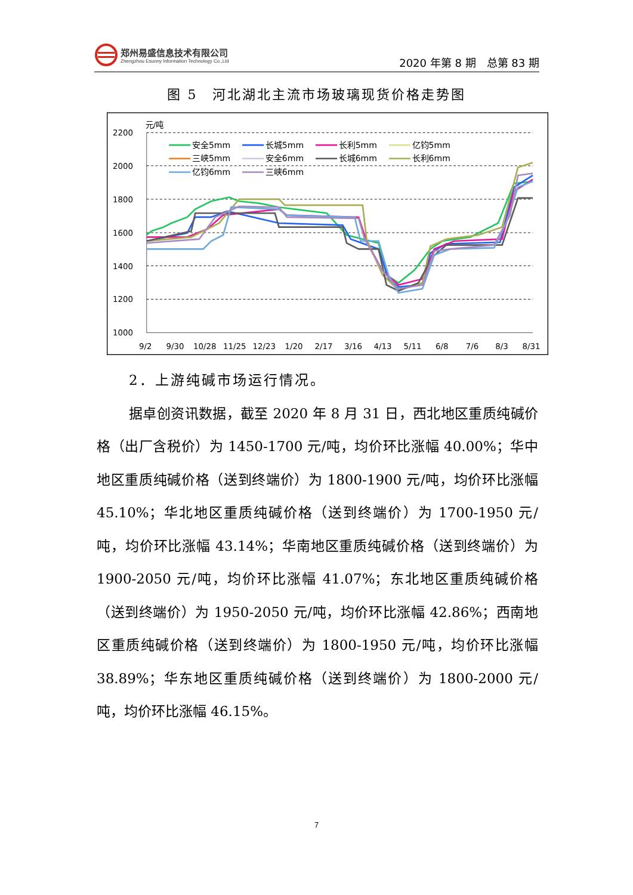郑州易盛信息技术有限公司
Zhengzhou Esunny Information Technology Co.,Ltd
2020 年第 8 期　总第 83 期
图 5　河北湖北主流市场玻璃现货价格走势图
元/吨
2200
2000
1800
1600
1400
1200
1000
9/2
9/30
10/28
11/25
12/23
1/20
2/17
3/16
4/13
5/11
6/8
7/6
8/3
8/31
安全5mm
长城5mm
长利5mm
亿钧5mm
三峡5mm
安全6mm
长城6mm
长利6mm
亿钧6mm
三峡6mm
2．上游纯碱市场运行情况。
据卓创资讯数据，截至 2020 年 8 月 31 日，西北地区重质纯碱价格（出厂含税价）为 1450-1700 元/吨，均价环比涨幅 40.00%；华中地区重质纯碱价格（送到终端价）为 1800-1900 元/吨，均价环比涨幅 45.10%；华北地区重质纯碱价格（送到终端价）为 1700-1950 元/吨，均价环比涨幅 43.14%；华南地区重质纯碱价格（送到终端价）为 1900-2050 元/吨，均价环比涨幅 41.07%；东北地区重质纯碱价格（送到终端价）为 1950-2050 元/吨，均价环比涨幅 42.86%；西南地区重质纯碱价格（送到终端价）为 1800-1950 元/吨，均价环比涨幅 38.89%；华东地区重质纯碱价格（送到终端价）为 1800-2000 元/吨，均价环比涨幅 46.15%。
7